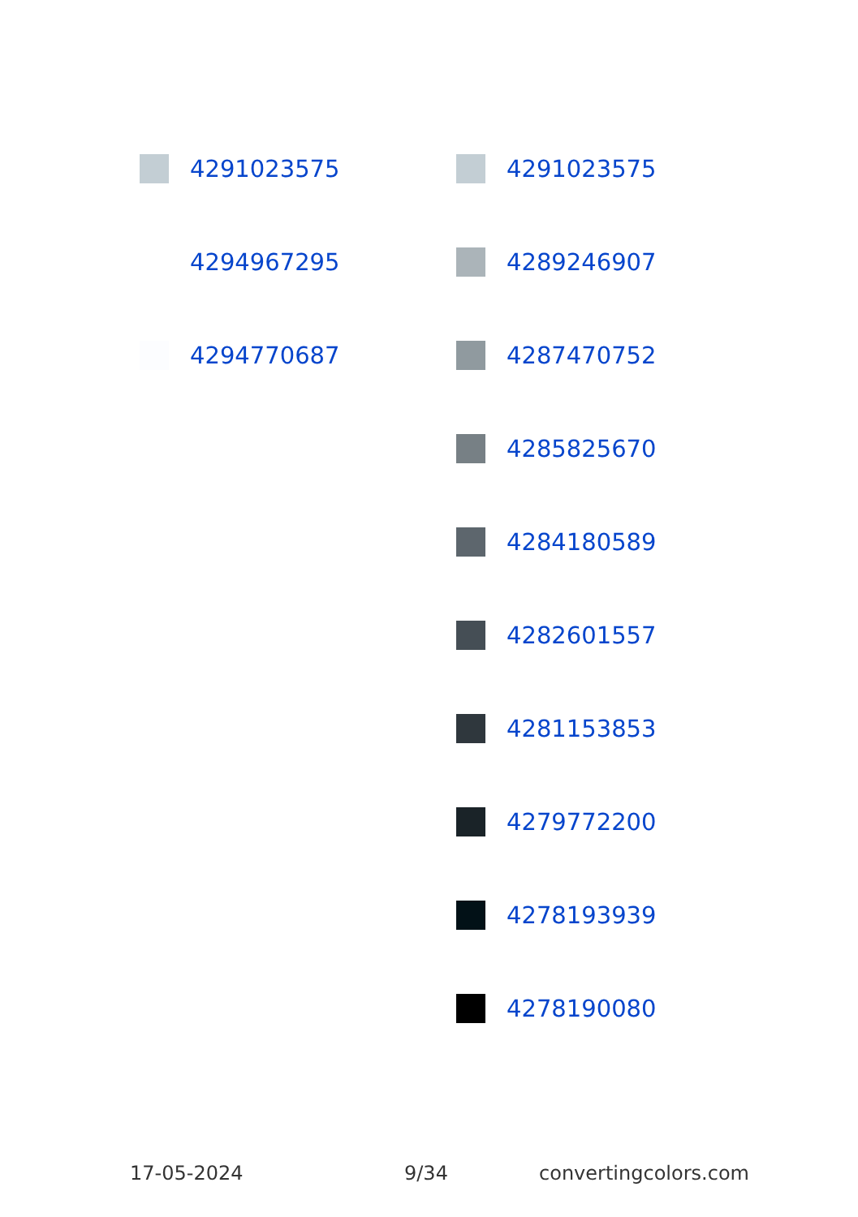4291023575
4294967295
4294770687
4291023575
4289246907
4287470752
4285825670
4284180589
4282601557
4281153853
4279772200
4278193939
4278190080
17-05-2024 9/34 convertingcolors.com